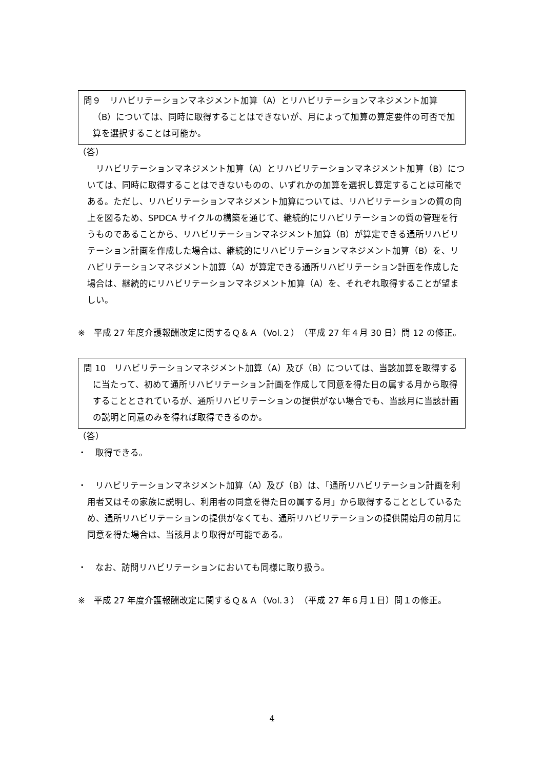問９　リハビリテーションマネジメント加算（A）とリハビリテーションマネジメント加算（B）については、同時に取得することはできないが、月によって加算の算定要件の可否で加算を選択することは可能か。
（答）
　リハビリテーションマネジメント加算（A）とリハビリテーションマネジメント加算（B）については、同時に取得することはできないものの、いずれかの加算を選択し算定することは可能である。ただし、リハビリテーションマネジメント加算については、リハビリテーションの質の向上を図るため、SPDCA サイクルの構築を通じて、継続的にリハビリテーションの質の管理を行うものであることから、リハビリテーションマネジメント加算（B）が算定できる通所リハビリテーション計画を作成した場合は、継続的にリハビリテーションマネジメント加算（B）を、リハビリテーションマネジメント加算（A）が算定できる通所リハビリテーション計画を作成した場合は、継続的にリハビリテーションマネジメント加算（A）を、それぞれ取得することが望ましい。
※　平成 27 年度介護報酬改定に関するＱ＆Ａ（Vol.２）（平成 27 年４月 30 日）問 12 の修正。
問 10　リハビリテーションマネジメント加算（A）及び（B）については、当該加算を取得するに当たって、初めて通所リハビリテーション計画を作成して同意を得た日の属する月から取得することとされているが、通所リハビリテーションの提供がない場合でも、当該月に当該計画の説明と同意のみを得れば取得できるのか。
（答）
・　取得できる。
・　リハビリテーションマネジメント加算（A）及び（B）は、「通所リハビリテーション計画を利用者又はその家族に説明し、利用者の同意を得た日の属する月」から取得することとしているため、通所リハビリテーションの提供がなくても、通所リハビリテーションの提供開始月の前月に同意を得た場合は、当該月より取得が可能である。
・　なお、訪問リハビリテーションにおいても同様に取り扱う。
※　平成 27 年度介護報酬改定に関するＱ＆Ａ（Vol.３）（平成 27 年６月１日）問１の修正。
4